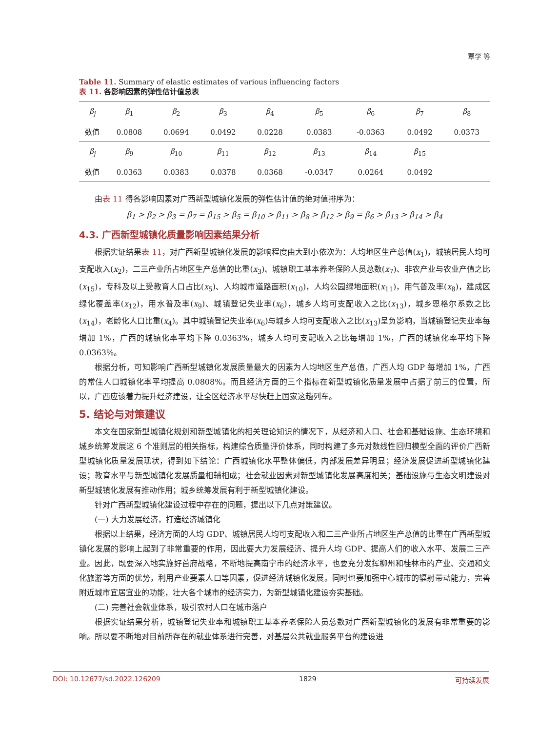覃学 等
Table 11. Summary of elastic estimates of various influencing factors
表 11. 各影响因素的弹性估计值总表
| β<sub>j</sub> | β<sub>1</sub> | β<sub>2</sub> | β<sub>3</sub> | β<sub>4</sub> | β<sub>5</sub> | β<sub>6</sub> | β<sub>7</sub> | β<sub>8</sub> |
| 数值 | 0.0808 | 0.0694 | 0.0492 | 0.0228 | 0.0383 | -0.0363 | 0.0492 | 0.0373 |
| β<sub>j</sub> | β<sub>9</sub> | β<sub>10</sub> | β<sub>11</sub> | β<sub>12</sub> | β<sub>13</sub> | β<sub>14</sub> | β<sub>15</sub> | |
| 数值 | 0.0363 | 0.0383 | 0.0378 | 0.0368 | -0.0347 | 0.0264 | 0.0492 | |
由表 11 得各影响因素对广西新型城镇化发展的弹性估计值的绝对值排序为：
β<sub>1</sub> > β<sub>2</sub> > β<sub>3</sub> = β<sub>7</sub> = β<sub>15</sub> > β<sub>5</sub> = β<sub>10</sub> > β<sub>11</sub> > β<sub>8</sub> > β<sub>12</sub> > β<sub>9</sub> = β<sub>6</sub> > β<sub>13</sub> > β<sub>14</sub> > β<sub>4</sub>
4.3. 广西新型城镇化质量影响因素结果分析
根据实证结果表 11，对广西新型城镇化发展的影响程度由大到小依次为：人均地区生产总值(x<sub>1</sub>)，城镇居民人均可支配收入(x<sub>2</sub>)，二三产业所占地区生产总值的比重(x<sub>3</sub>)、城镇职工基本养老保险人员总数(x<sub>7</sub>)、非农产业与农业产值之比(x<sub>15</sub>)，专科及以上受教育人口占比(x<sub>5</sub>)、人均城市道路面积(x<sub>10</sub>)，人均公园绿地面积(x<sub>11</sub>)，用气普及率(x<sub>8</sub>)，建成区绿化覆盖率(x<sub>12</sub>)，用水普及率(x<sub>9</sub>)、城镇登记失业率(x<sub>6</sub>)，城乡人均可支配收入之比(x<sub>13</sub>)，城乡恩格尔系数之比(x<sub>14</sub>)，老龄化人口比重(x<sub>4</sub>)。其中城镇登记失业率(x<sub>6</sub>)与城乡人均可支配收入之比(x<sub>13</sub>)呈负影响，当城镇登记失业率每增加 1%，广西的城镇化率平均下降 0.0363%，城乡人均可支配收入之比每增加 1%，广西的城镇化率平均下降 0.0363%。
根据分析，可知影响广西新型城镇化发展质量最大的因素为人均地区生产总值，广西人均 GDP 每增加 1%，广西的常住人口城镇化率平均提高 0.0808%。而且经济方面的三个指标在新型城镇化质量发展中占据了前三的位置，所以，广西应该着力提升经济建设，让全区经济水平尽快赶上国家这趟列车。
5. 结论与对策建议
本文在国家新型城镇化规划和新型城镇化的相关理论知识的情况下，从经济和人口、社会和基础设施、生态环境和城乡统筹发展这 6 个准则层的相关指标，构建综合质量评价体系，同时构建了多元对数线性回归模型全面的评价广西新型城镇化质量发展现状，得到如下结论：广西城镇化水平整体偏低，内部发展差异明显；经济发展促进新型城镇化建设；教育水平与新型城镇化发展质量相辅相成；社会就业因素对新型城镇化发展高度相关；基础设施与生态文明建设对新型城镇化发展有推动作用；城乡统筹发展有利于新型城镇化建设。
针对广西新型城镇化建设过程中存在的问题，提出以下几点对策建议。
(一) 大力发展经济，打造经济城镇化
根据以上结果，经济方面的人均 GDP、城镇居民人均可支配收入和二三产业所占地区生产总值的比重在广西新型城镇化发展的影响上起到了非常重要的作用，因此要大力发展经济、提升人均 GDP、提高人们的收入水平、发展二三产业。因此，既要深入地实施好首府战略，不断地提高南宁市的经济水平，也要充分发挥柳州和桂林市的产业、交通和文化旅游等方面的优势，利用产业要素人口等因素，促进经济城镇化发展。同时也要加强中心城市的辐射带动能力，完善附近城市宜居宜业的功能，壮大各个城市的经济实力，为新型城镇化建设夯实基础。
(二) 完善社会就业体系，吸引农村人口在城市落户
根据实证结果分析，城镇登记失业率和城镇职工基本养老保险人员总数对广西新型城镇化的发展有非常重要的影响。所以要不断地对目前所存在的就业体系进行完善，对基层公共就业服务平台的建设进
DOI: 10.12677/sd.2022.126209 1829 可持续发展